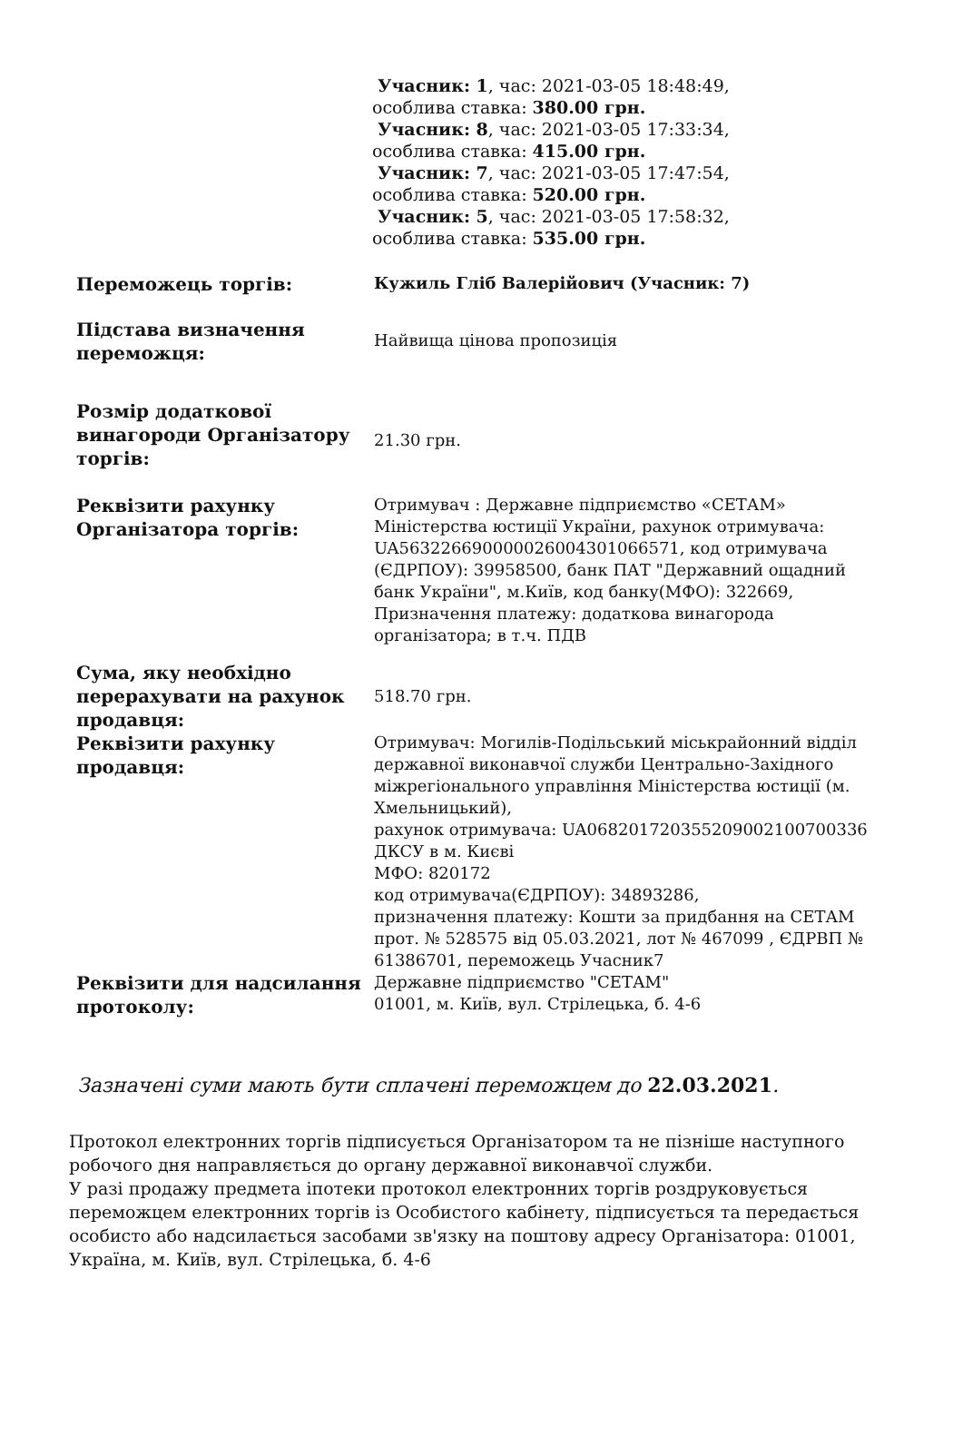Учасник: 1, час: 2021-03-05 18:48:49,
особлива ставка: 380.00 грн.
Учасник: 8, час: 2021-03-05 17:33:34,
особлива ставка: 415.00 грн.
Учасник: 7, час: 2021-03-05 17:47:54,
особлива ставка: 520.00 грн.
Учасник: 5, час: 2021-03-05 17:58:32,
особлива ставка: 535.00 грн.
| Переможець торгів: | Кужиль Гліб Валерійович (Учасник: 7) |
| Підстава визначення переможця: | Найвища цінова пропозиція |
| Розмір додаткової винагороди Організатору торгів: | 21.30 грн. |
| Реквізити рахунку Організатора торгів: | Отримувач : Державне підприємство «СЕТАМ» Міністерства юстиції України, рахунок отримувача: UA563226690000026004301066571, код отримувача (ЄДРПОУ): 39958500, банк ПАТ "Державний ощадний банк України", м.Київ, код банку(МФО): 322669, Призначення платежу: додаткова винагорода організатора; в т.ч. ПДВ |
| Сума, яку необхідно перерахувати на рахунок продавця: | 518.70 грн. |
| Реквізити рахунку продавця: | Отримувач: Могилів-Подільський міськрайонний відділ державної виконавчої служби Центрально-Західного міжрегіонального управління Міністерства юстиції (м. Хмельницький), рахунок отримувача: UA068201720355209002100700336 ДКСУ в м. Києві МФО: 820172 код отримувача(ЄДРПОУ): 34893286, призначення платежу: Кошти за придбання на СЕТАМ прот. № 528575 від 05.03.2021, лот № 467099 , ЄДРВП № 61386701, переможець Учасник7 |
| Реквізити для надсилання протоколу: | Державне підприємство "СЕТАМ" 01001, м. Київ, вул. Стрілецька, б. 4-6 |
Зазначені суми мають бути сплачені переможцем до 22.03.2021.
Протокол електронних торгів підписується Організатором та не пізніше наступного робочого дня направляється до органу державної виконавчої служби.
У разі продажу предмета іпотеки протокол електронних торгів роздруковується переможцем електронних торгів із Особистого кабінету, підписується та передається особисто або надсилається засобами зв'язку на поштову адресу Організатора: 01001, Україна, м. Київ, вул. Стрілецька, б. 4-6